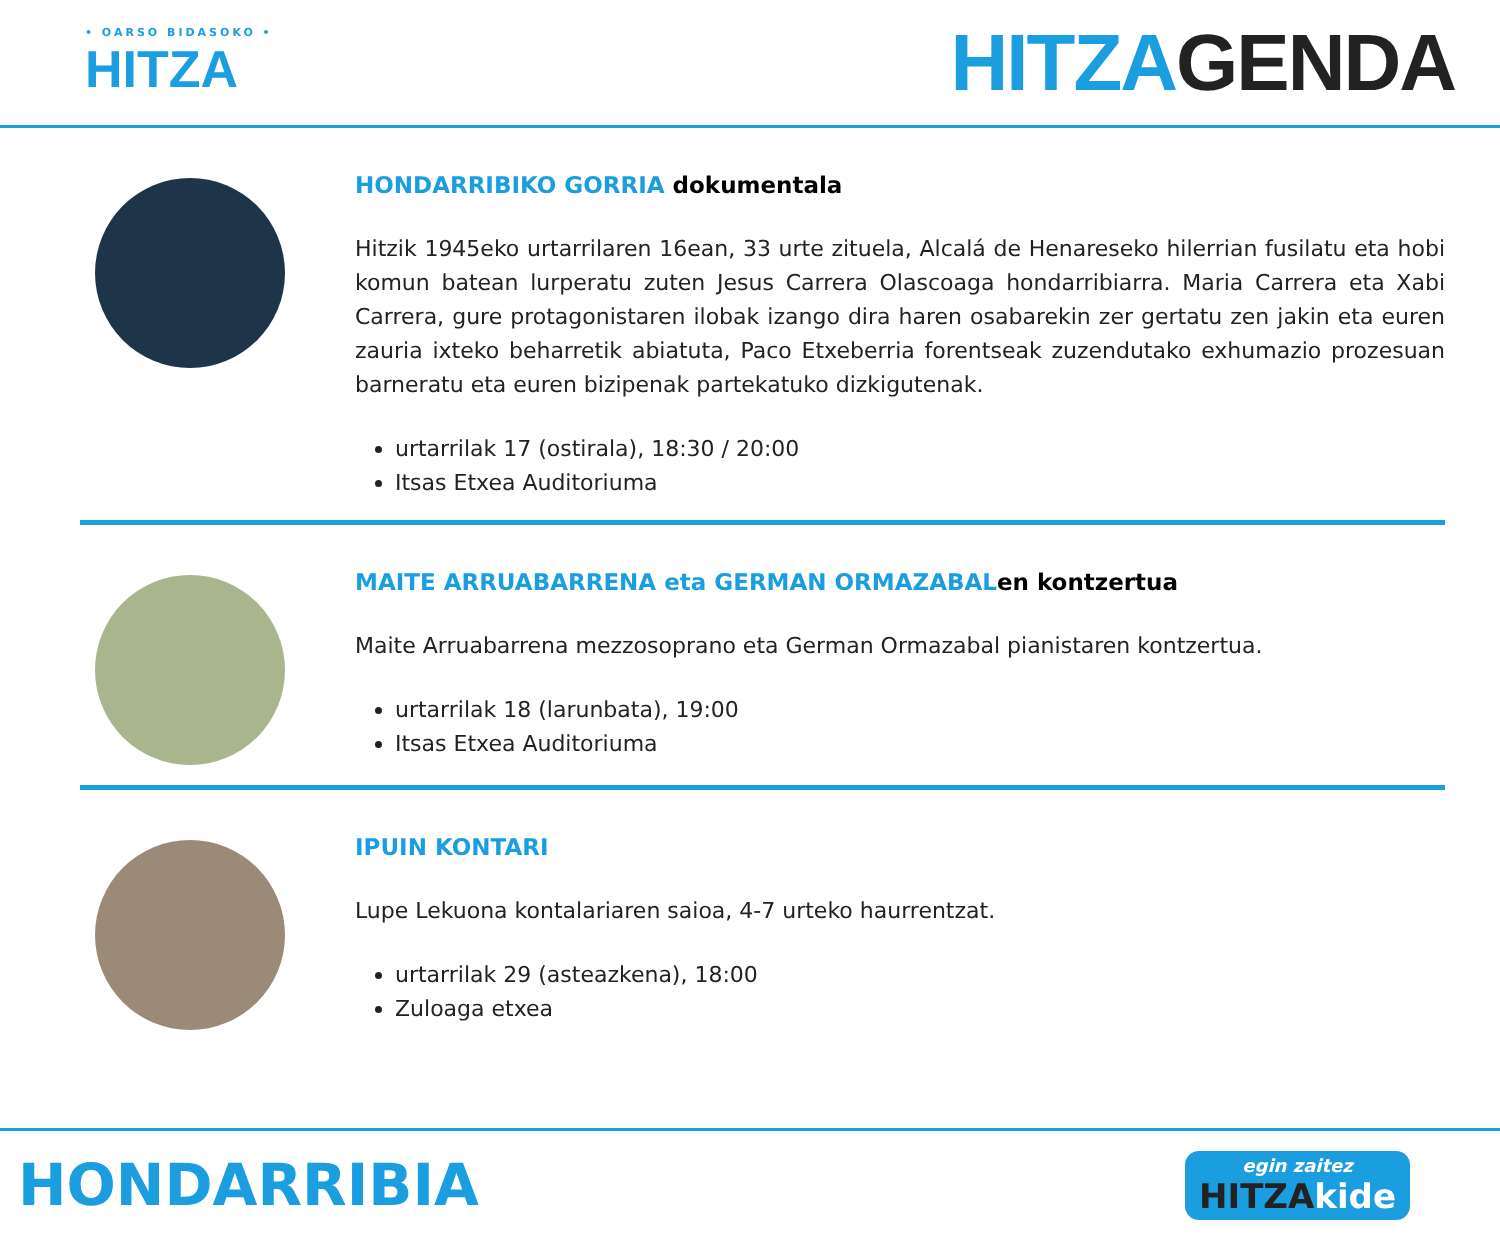• OARSO BIDASOKO •
HITZA
HITZAGENDA
HONDARRIBIKO GORRIA dokumentala
Hitzik 1945eko urtarrilaren 16ean, 33 urte zituela, Alcalá de Henareseko hilerrian fusilatu eta hobi komun batean lurperatu zuten Jesus Carrera Olascoaga hondarribiarra. Maria Carrera eta Xabi Carrera, gure protagonistaren ilobak izango dira haren osabarekin zer gertatu zen jakin eta euren zauria ixteko beharretik abiatuta, Paco Etxeberria forentseak zuzendutako exhumazio prozesuan barneratu eta euren bizipenak partekatuko dizkigutenak.
urtarrilak 17 (ostirala), 18:30 / 20:00
Itsas Etxea Auditoriuma
MAITE ARRUABARRENA eta GERMAN ORMAZABALen kontzertua
Maite Arruabarrena mezzosoprano eta German Ormazabal pianistaren kontzertua.
urtarrilak 18 (larunbata), 19:00
Itsas Etxea Auditoriuma
IPUIN KONTARI
Lupe Lekuona kontalariaren saioa, 4-7 urteko haurrentzat.
urtarrilak 29 (asteazkena), 18:00
Zuloaga etxea
HONDARRIBIA
egin zaitez
HITZAkide